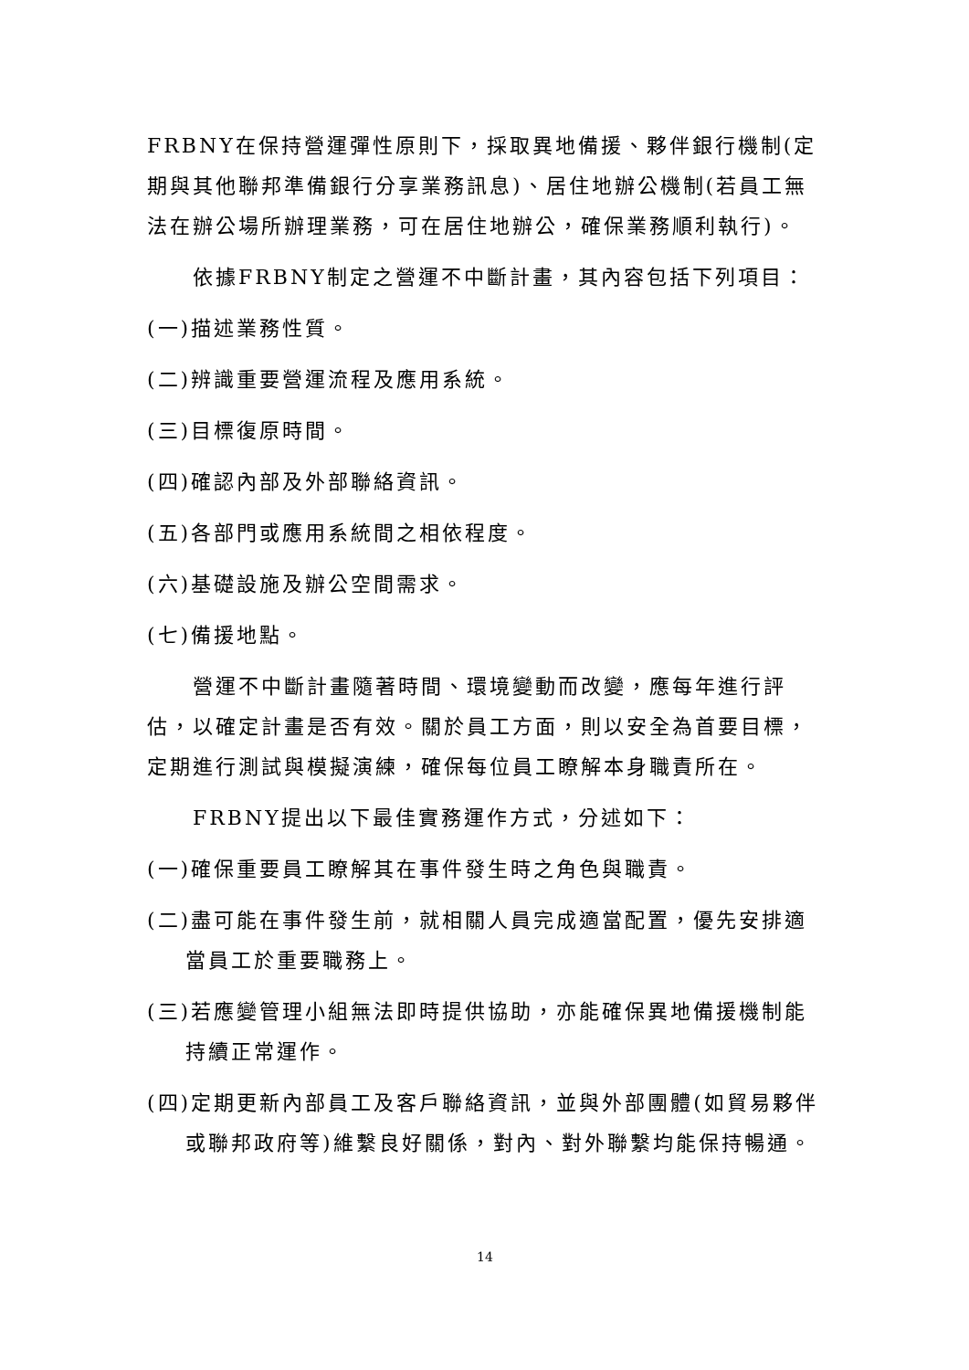FRBNY在保持營運彈性原則下，採取異地備援、夥伴銀行機制(定期與其他聯邦準備銀行分享業務訊息)、居住地辦公機制(若員工無法在辦公場所辦理業務，可在居住地辦公，確保業務順利執行)。
依據FRBNY制定之營運不中斷計畫，其內容包括下列項目：
(一)描述業務性質。
(二)辨識重要營運流程及應用系統。
(三)目標復原時間。
(四)確認內部及外部聯絡資訊。
(五)各部門或應用系統間之相依程度。
(六)基礎設施及辦公空間需求。
(七)備援地點。
營運不中斷計畫隨著時間、環境變動而改變，應每年進行評估，以確定計畫是否有效。關於員工方面，則以安全為首要目標，定期進行測試與模擬演練，確保每位員工瞭解本身職責所在。
FRBNY提出以下最佳實務運作方式，分述如下：
(一)確保重要員工瞭解其在事件發生時之角色與職責。
(二)盡可能在事件發生前，就相關人員完成適當配置，優先安排適當員工於重要職務上。
(三)若應變管理小組無法即時提供協助，亦能確保異地備援機制能持續正常運作。
(四)定期更新內部員工及客戶聯絡資訊，並與外部團體(如貿易夥伴或聯邦政府等)維繫良好關係，對內、對外聯繫均能保持暢通。
14